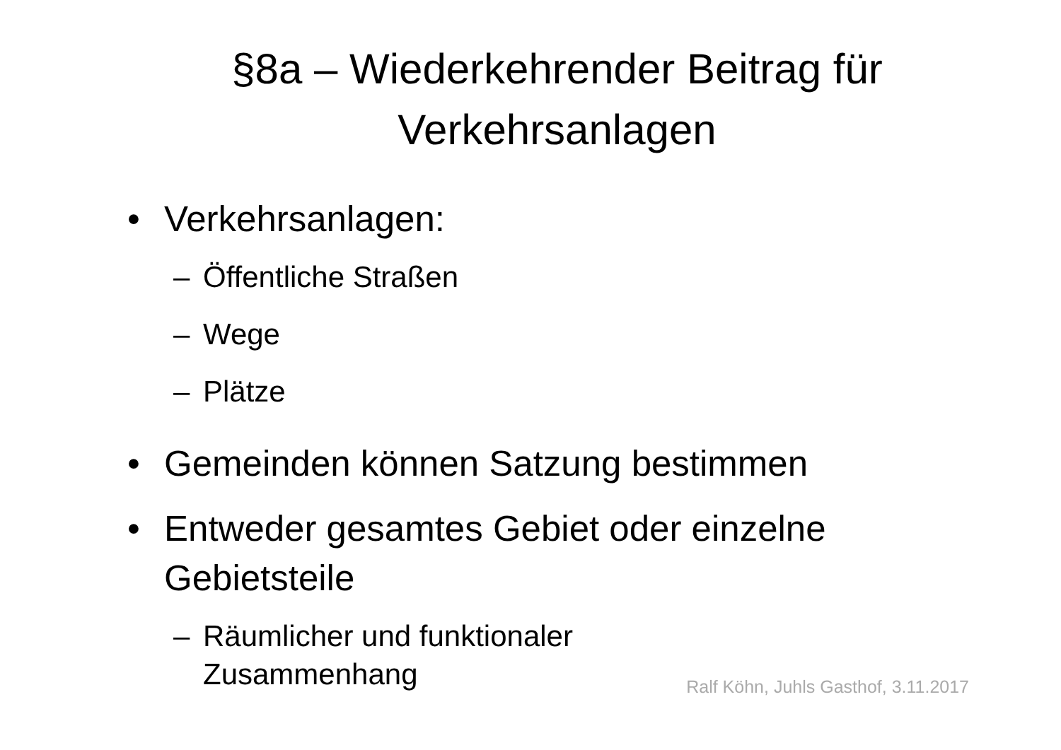§8a – Wiederkehrender Beitrag für
Verkehrsanlagen
• Verkehrsanlagen:
– Öffentliche Straßen
– Wege
– Plätze
• Gemeinden können Satzung bestimmen
• Entweder gesamtes Gebiet oder einzelne Gebietsteile
– Räumlicher und funktionaler Zusammenhang
Ralf Köhn, Juhls Gasthof, 3.11.2017